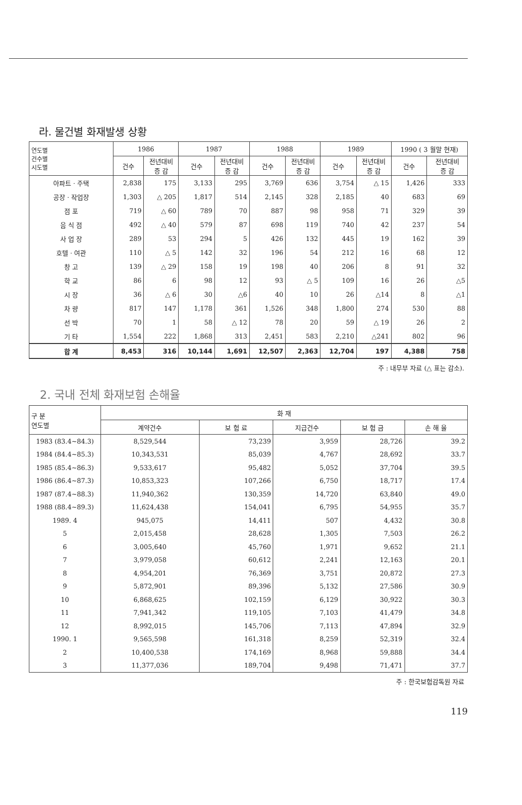라. 물건별 화재발생 상황
| 연도별 건수별 시도별 | 1986 | | 1987 | | 1988 | | 1989 | | 1990 ( 3 월말 현재) | |
| --- | --- | --- | --- | --- | --- | --- | --- | --- | --- | --- |
| | 건수 | 전년대비 증 감 | 건수 | 전년대비 증 감 | 건수 | 전년대비 증 감 | 건수 | 전년대비 증 감 | 건수 | 전년대비 증 감 |
| 아파트 · 주택 | 2,838 | 175 | 3,133 | 295 | 3,769 | 636 | 3,754 | △ 15 | 1,426 | 333 |
| 공장 · 작업장 | 1,303 | △ 205 | 1,817 | 514 | 2,145 | 328 | 2,185 | 40 | 683 | 69 |
| 점 포 | 719 | △ 60 | 789 | 70 | 887 | 98 | 958 | 71 | 329 | 39 |
| 음 식 점 | 492 | △ 40 | 579 | 87 | 698 | 119 | 740 | 42 | 237 | 54 |
| 사 업 장 | 289 | 53 | 294 | 5 | 426 | 132 | 445 | 19 | 162 | 39 |
| 호텔 · 여관 | 110 | △ 5 | 142 | 32 | 196 | 54 | 212 | 16 | 68 | 12 |
| 창 고 | 139 | △ 29 | 158 | 19 | 198 | 40 | 206 | 8 | 91 | 32 |
| 학 교 | 86 | 6 | 98 | 12 | 93 | △ 5 | 109 | 16 | 26 | △5 |
| 시 장 | 36 | △ 6 | 30 | △6 | 40 | 10 | 26 | △14 | 8 | △1 |
| 차 량 | 817 | 147 | 1,178 | 361 | 1,526 | 348 | 1,800 | 274 | 530 | 88 |
| 선 박 | 70 | 1 | 58 | △ 12 | 78 | 20 | 59 | △ 19 | 26 | 2 |
| 기 타 | 1,554 | 222 | 1,868 | 313 | 2,451 | 583 | 2,210 | △241 | 802 | 96 |
| 합 계 | 8,453 | 316 | 10,144 | 1,691 | 12,507 | 2,363 | 12,704 | 197 | 4,388 | 758 |
주 : 내무부 자료 (△ 표는 감소).
2. 국내 전체 화재보험 손해율
| 구 분 연도별 | 화 재 | | | | |
| --- | --- | --- | --- | --- | --- |
| | 계약건수 | 보 험 료 | 지급건수 | 보 험 금 | 손 해 율 |
| 1983 (83.4~84.3) | 8,529,544 | 73,239 | 3,959 | 28,726 | 39.2 |
| 1984 (84.4~85.3) | 10,343,531 | 85,039 | 4,767 | 28,692 | 33.7 |
| 1985 (85.4~86.3) | 9,533,617 | 95,482 | 5,052 | 37,704 | 39.5 |
| 1986 (86.4~87.3) | 10,853,323 | 107,266 | 6,750 | 18,717 | 17.4 |
| 1987 (87.4~88.3) | 11,940,362 | 130,359 | 14,720 | 63,840 | 49.0 |
| 1988 (88.4~89.3) | 11,624,438 | 154,041 | 6,795 | 54,955 | 35.7 |
| 1989. 4 | 945,075 | 14,411 | 507 | 4,432 | 30.8 |
| 5 | 2,015,458 | 28,628 | 1,305 | 7,503 | 26.2 |
| 6 | 3,005,640 | 45,760 | 1,971 | 9,652 | 21.1 |
| 7 | 3,979,058 | 60,612 | 2,241 | 12,163 | 20.1 |
| 8 | 4,954,201 | 76,369 | 3,751 | 20,872 | 27.3 |
| 9 | 5,872,901 | 89,396 | 5,132 | 27,586 | 30.9 |
| 10 | 6,868,625 | 102,159 | 6,129 | 30,922 | 30.3 |
| 11 | 7,941,342 | 119,105 | 7,103 | 41,479 | 34.8 |
| 12 | 8,992,015 | 145,706 | 7,113 | 47,894 | 32.9 |
| 1990. 1 | 9,565,598 | 161,318 | 8,259 | 52,319 | 32.4 |
| 2 | 10,400,538 | 174,169 | 8,968 | 59,888 | 34.4 |
| 3 | 11,377,036 | 189,704 | 9,498 | 71,471 | 37.7 |
주 : 한국보험감독원 자료
119